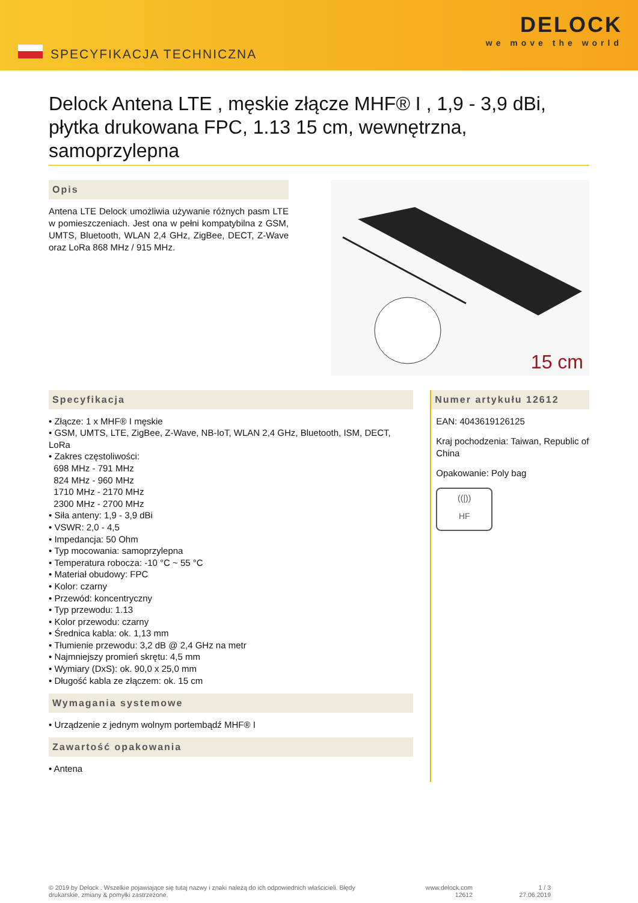SPECYFIKACJA TECHNICZNA
DELOCK
we move the world
Delock Antena LTE , męskie złącze MHF® I , 1,9 - 3,9 dBi, płytka drukowana FPC, 1.13 15 cm, wewnętrzna, samoprzylepna
Opis
Antena LTE Delock umożliwia używanie różnych pasm LTE w pomieszczeniach. Jest ona w pełni kompatybilna z GSM, UMTS, Bluetooth, WLAN 2,4 GHz, ZigBee, DECT, Z-Wave oraz LoRa 868 MHz / 915 MHz.
15 cm
Specyfikacja
• Złącze: 1 x MHF® I męskie
• GSM, UMTS, LTE, ZigBee, Z-Wave, NB-IoT, WLAN 2,4 GHz, Bluetooth, ISM, DECT, LoRa
• Zakres częstoliwości:
698 MHz - 791 MHz
824 MHz - 960 MHz
1710 MHz - 2170 MHz
2300 MHz - 2700 MHz
• Siła anteny: 1,9 - 3,9 dBi
• VSWR: 2,0 - 4,5
• Impedancja: 50 Ohm
• Typ mocowania: samoprzylepna
• Temperatura robocza: -10 °C ~ 55 °C
• Materiał obudowy: FPC
• Kolor: czarny
• Przewód: koncentryczny
• Typ przewodu: 1.13
• Kolor przewodu: czarny
• Średnica kabla: ok. 1,13 mm
• Tłumienie przewodu: 3,2 dB @ 2,4 GHz na metr
• Najmniejszy promień skrętu: 4,5 mm
• Wymiary (DxS): ok. 90,0 x 25,0 mm
• Długość kabla ze złączem: ok. 15 cm
Wymagania systemowe
• Urządzenie z jednym wolnym portembądź MHF® I
Zawartość opakowania
• Antena
Numer artykułu 12612
EAN: 4043619126125
Kraj pochodzenia: Taiwan, Republic of China
Opakowanie: Poly bag
((|))
HF
© 2019 by Delock . Wszelkie pojawiające się tutaj nazwy i znaki należą do ich odpowiednich właścicieli. Błędy drukarskie, zmiany & pomyłki zastrzeżone.
www.delock.com
12612
1 / 3
27.06.2019